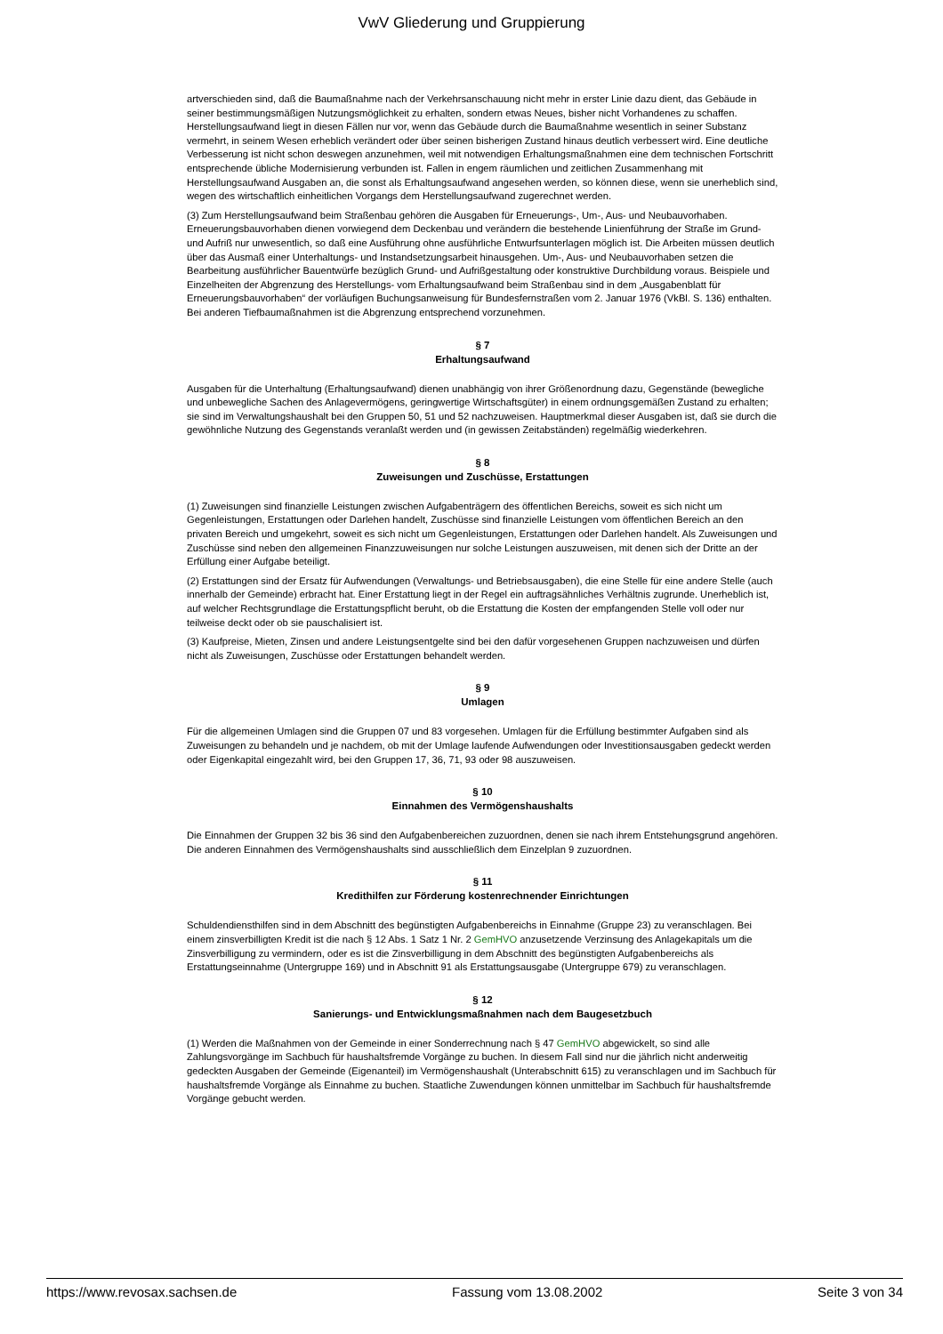VwV Gliederung und Gruppierung
artverschieden sind, daß die Baumaßnahme nach der Verkehrsanschauung nicht mehr in erster Linie dazu dient, das Gebäude in seiner bestimmungsmäßigen Nutzungsmöglichkeit zu erhalten, sondern etwas Neues, bisher nicht Vorhandenes zu schaffen. Herstellungsaufwand liegt in diesen Fällen nur vor, wenn das Gebäude durch die Baumaßnahme wesentlich in seiner Substanz vermehrt, in seinem Wesen erheblich verändert oder über seinen bisherigen Zustand hinaus deutlich verbessert wird. Eine deutliche Verbesserung ist nicht schon deswegen anzunehmen, weil mit notwendigen Erhaltungsmaßnahmen eine dem technischen Fortschritt entsprechende übliche Modernisierung verbunden ist. Fallen in engem räumlichen und zeitlichen Zusammenhang mit Herstellungsaufwand Ausgaben an, die sonst als Erhaltungsaufwand angesehen werden, so können diese, wenn sie unerheblich sind, wegen des wirtschaftlich einheitlichen Vorgangs dem Herstellungsaufwand zugerechnet werden.
(3) Zum Herstellungsaufwand beim Straßenbau gehören die Ausgaben für Erneuerungs-, Um-, Aus- und Neubauvorhaben. Erneuerungsbauvorhaben dienen vorwiegend dem Deckenbau und verändern die bestehende Linienführung der Straße im Grund- und Aufriß nur unwesentlich, so daß eine Ausführung ohne ausführliche Entwurfsunterlagen möglich ist. Die Arbeiten müssen deutlich über das Ausmaß einer Unterhaltungs- und Instandsetzungsarbeit hinausgehen. Um-, Aus- und Neubauvorhaben setzen die Bearbeitung ausführlicher Bauentwürfe bezüglich Grund- und Aufrißgestaltung oder konstruktive Durchbildung voraus. Beispiele und Einzelheiten der Abgrenzung des Herstellungs- vom Erhaltungsaufwand beim Straßenbau sind in dem „Ausgabenblatt für Erneuerungsbauvorhaben“ der vorläufigen Buchungsanweisung für Bundesfernstraßen vom 2. Januar 1976 (VkBl. S. 136) enthalten. Bei anderen Tiefbaumaßnahmen ist die Abgrenzung entsprechend vorzunehmen.
§ 7
Erhaltungsaufwand
Ausgaben für die Unterhaltung (Erhaltungsaufwand) dienen unabhängig von ihrer Größenordnung dazu, Gegenstände (bewegliche und unbewegliche Sachen des Anlagevermögens, geringwertige Wirtschaftsgüter) in einem ordnungsgemäßen Zustand zu erhalten; sie sind im Verwaltungshaushalt bei den Gruppen 50, 51 und 52 nachzuweisen. Hauptmerkmal dieser Ausgaben ist, daß sie durch die gewöhnliche Nutzung des Gegenstands veranlaßt werden und (in gewissen Zeitabständen) regelmäßig wiederkehren.
§ 8
Zuweisungen und Zuschüsse, Erstattungen
(1) Zuweisungen sind finanzielle Leistungen zwischen Aufgabenträgern des öffentlichen Bereichs, soweit es sich nicht um Gegenleistungen, Erstattungen oder Darlehen handelt, Zuschüsse sind finanzielle Leistungen vom öffentlichen Bereich an den privaten Bereich und umgekehrt, soweit es sich nicht um Gegenleistungen, Erstattungen oder Darlehen handelt. Als Zuweisungen und Zuschüsse sind neben den allgemeinen Finanzzuweisungen nur solche Leistungen auszuweisen, mit denen sich der Dritte an der Erfüllung einer Aufgabe beteiligt.
(2) Erstattungen sind der Ersatz für Aufwendungen (Verwaltungs- und Betriebsausgaben), die eine Stelle für eine andere Stelle (auch innerhalb der Gemeinde) erbracht hat. Einer Erstattung liegt in der Regel ein auftragsähnliches Verhältnis zugrunde. Unerheblich ist, auf welcher Rechtsgrundlage die Erstattungspflicht beruht, ob die Erstattung die Kosten der empfangenden Stelle voll oder nur teilweise deckt oder ob sie pauschalisiert ist.
(3) Kaufpreise, Mieten, Zinsen und andere Leistungsentgelte sind bei den dafür vorgesehenen Gruppen nachzuweisen und dürfen nicht als Zuweisungen, Zuschüsse oder Erstattungen behandelt werden.
§ 9
Umlagen
Für die allgemeinen Umlagen sind die Gruppen 07 und 83 vorgesehen. Umlagen für die Erfüllung bestimmter Aufgaben sind als Zuweisungen zu behandeln und je nachdem, ob mit der Umlage laufende Aufwendungen oder Investitionsausgaben gedeckt werden oder Eigenkapital eingezahlt wird, bei den Gruppen 17, 36, 71, 93 oder 98 auszuweisen.
§ 10
Einnahmen des Vermögenshaushalts
Die Einnahmen der Gruppen 32 bis 36 sind den Aufgabenbereichen zuzuordnen, denen sie nach ihrem Entstehungsgrund angehören. Die anderen Einnahmen des Vermögenshaushalts sind ausschließlich dem Einzelplan 9 zuzuordnen.
§ 11
Kredithilfen zur Förderung kostenrechnender Einrichtungen
Schuldendiensthilfen sind in dem Abschnitt des begünstigten Aufgabenbereichs in Einnahme (Gruppe 23) zu veranschlagen. Bei einem zinsverbilligten Kredit ist die nach § 12 Abs. 1 Satz 1 Nr. 2 GemHVO anzusetzende Verzinsung des Anlagekapitals um die Zinsverbilligung zu vermindern, oder es ist die Zinsverbilligung in dem Abschnitt des begünstigten Aufgabenbereichs als Erstattungseinnahme (Untergruppe 169) und in Abschnitt 91 als Erstattungsausgabe (Untergruppe 679) zu veranschlagen.
§ 12
Sanierungs- und Entwicklungsmaßnahmen nach dem Baugesetzbuch
(1) Werden die Maßnahmen von der Gemeinde in einer Sonderrechnung nach § 47 GemHVO abgewickelt, so sind alle Zahlungsvorgänge im Sachbuch für haushaltsfremde Vorgänge zu buchen. In diesem Fall sind nur die jährlich nicht anderweitig gedeckten Ausgaben der Gemeinde (Eigenanteil) im Vermögenshaushalt (Unterabschnitt 615) zu veranschlagen und im Sachbuch für haushaltsfremde Vorgänge als Einnahme zu buchen. Staatliche Zuwendungen können unmittelbar im Sachbuch für haushaltsfremde Vorgänge gebucht werden.
https://www.revosax.sachsen.de Fassung vom 13.08.2002 Seite 3 von 34